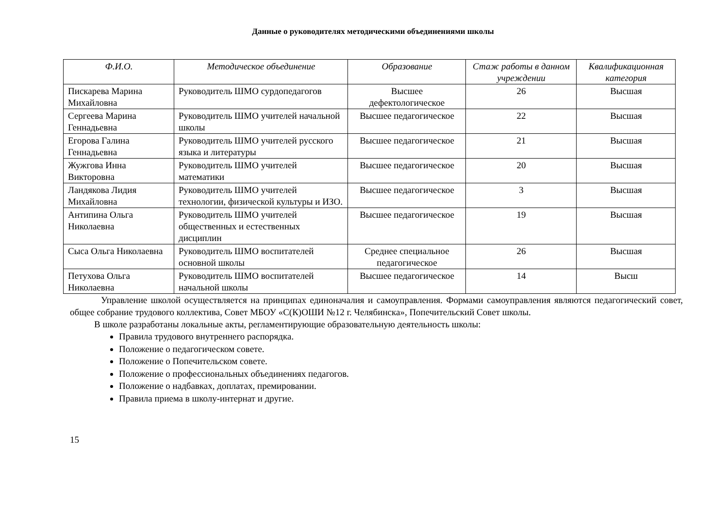Данные о руководителях методическими объединениями школы
| Ф.И.О. | Методическое объединение | Образование | Стаж работы в данном учреждении | Квалификационная категория |
| --- | --- | --- | --- | --- |
| Пискарева Марина Михайловна | Руководитель ШМО сурдопедагогов | Высшее дефектологическое | 26 | Высшая |
| Сергеева Марина Геннадьевна | Руководитель ШМО учителей начальной школы | Высшее педагогическое | 22 | Высшая |
| Егорова Галина Геннадьевна | Руководитель ШМО учителей русского языка и литературы | Высшее педагогическое | 21 | Высшая |
| Жужгова Инна Викторовна | Руководитель ШМО учителей математики | Высшее педагогическое | 20 | Высшая |
| Ландякова Лидия Михайловна | Руководитель ШМО учителей технологии, физической культуры и ИЗО. | Высшее педагогическое | 3 | Высшая |
| Антипина Ольга Николаевна | Руководитель ШМО учителей общественных и естественных дисциплин | Высшее педагогическое | 19 | Высшая |
| Сыса Ольга Николаевна | Руководитель ШМО воспитателей основной школы | Среднее специальное педагогическое | 26 | Высшая |
| Петухова Ольга Николаевна | Руководитель ШМО воспитателей начальной школы | Высшее педагогическое | 14 | Высш |
Управление школой осуществляется на принципах единоначалия и самоуправления. Формами самоуправления являются педагогический совет, общее собрание трудового коллектива, Совет МБОУ «С(К)ОШИ №12 г. Челябинска», Попечительский Совет школы.
В школе разработаны локальные акты, регламентирующие образовательную деятельность школы:
Правила трудового внутреннего распорядка.
Положение о педагогическом совете.
Положение о Попечительском совете.
Положение о профессиональных объединениях педагогов.
Положение о надбавках, доплатах, премировании.
Правила приема в школу-интернат и другие.
15